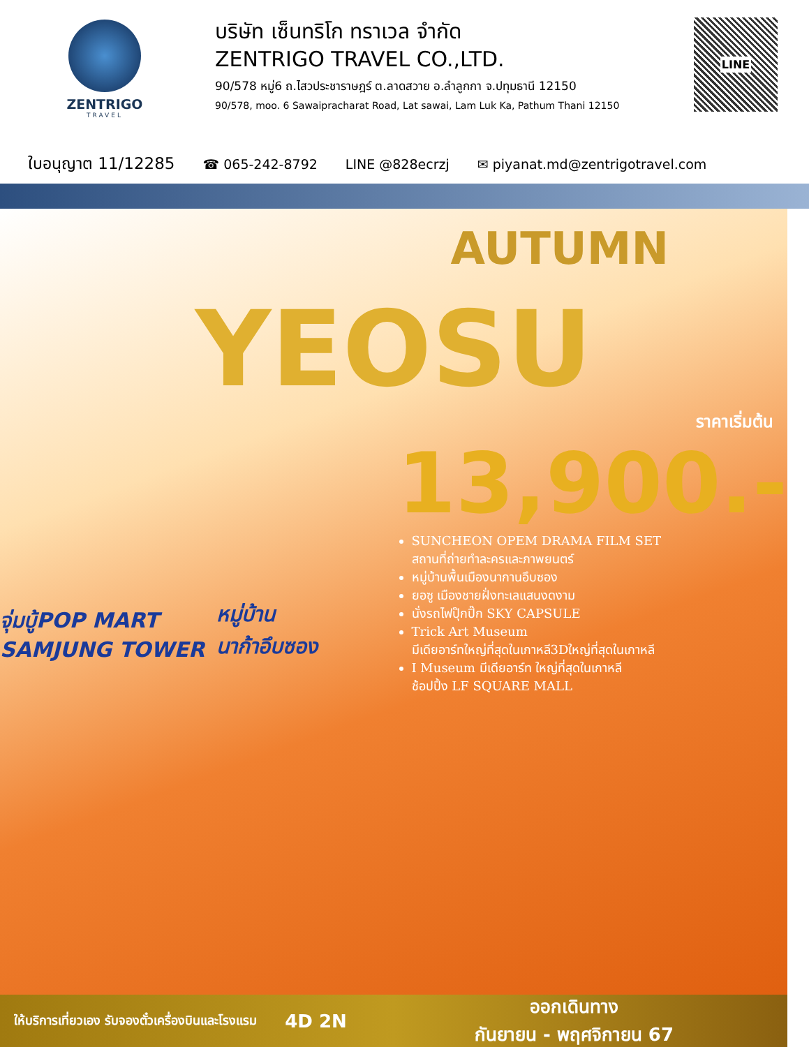ZENTRIGO
TRAVEL
บริษัท เซ็นทริโก ทราเวล จำกัด
ZENTRIGO TRAVEL CO.,LTD.
90/578 หมู่6 ถ.ไสวประชาราษฎร์ ต.ลาดสวาย อ.ลำลูกกา จ.ปทุมธานี 12150
90/578, moo. 6 Sawaipracharat Road, Lat sawai, Lam Luk Ka, Pathum Thani 12150
LINE
ใบอนุญาต 11/12285 ☎ 065-242-8792 LINE @828ecrzj ✉ piyanat.md@zentrigotravel.com
AUTUMN
YEOSU
จุ่มบู้POP MART
SAMJUNG TOWER
หมู่บ้าน
นาก้าอึบซอง
ราคาเริ่มต้น
13,900.-
SUNCHEON OPEM DRAMA FILM SET
สถานที่ถ่ายทำละครและภาพยนตร์
หมู่บ้านพื้นเมืองนากานอึบซอง
ยอซู เมืองชายฝั่งทะเลแสนงดงาม
นั่งรถไฟปุ๊กปิ๊ก SKY CAPSULE
Trick Art Museum
มีเดียอาร์ทใหญ่ที่สุดในเกาหลี3Dใหญ่ที่สุดในเกาหลี
I Museum มีเดียอาร์ท ใหญ่ที่สุดในเกาหลี
ช้อปปิ้ง LF SQUARE MALL
ให้บริการเที่ยวเอง รับจองตั๋วเครื่องบินและโรงแรม
4D 2N
ออกเดินทาง
กันยายน - พฤศจิกายน 67